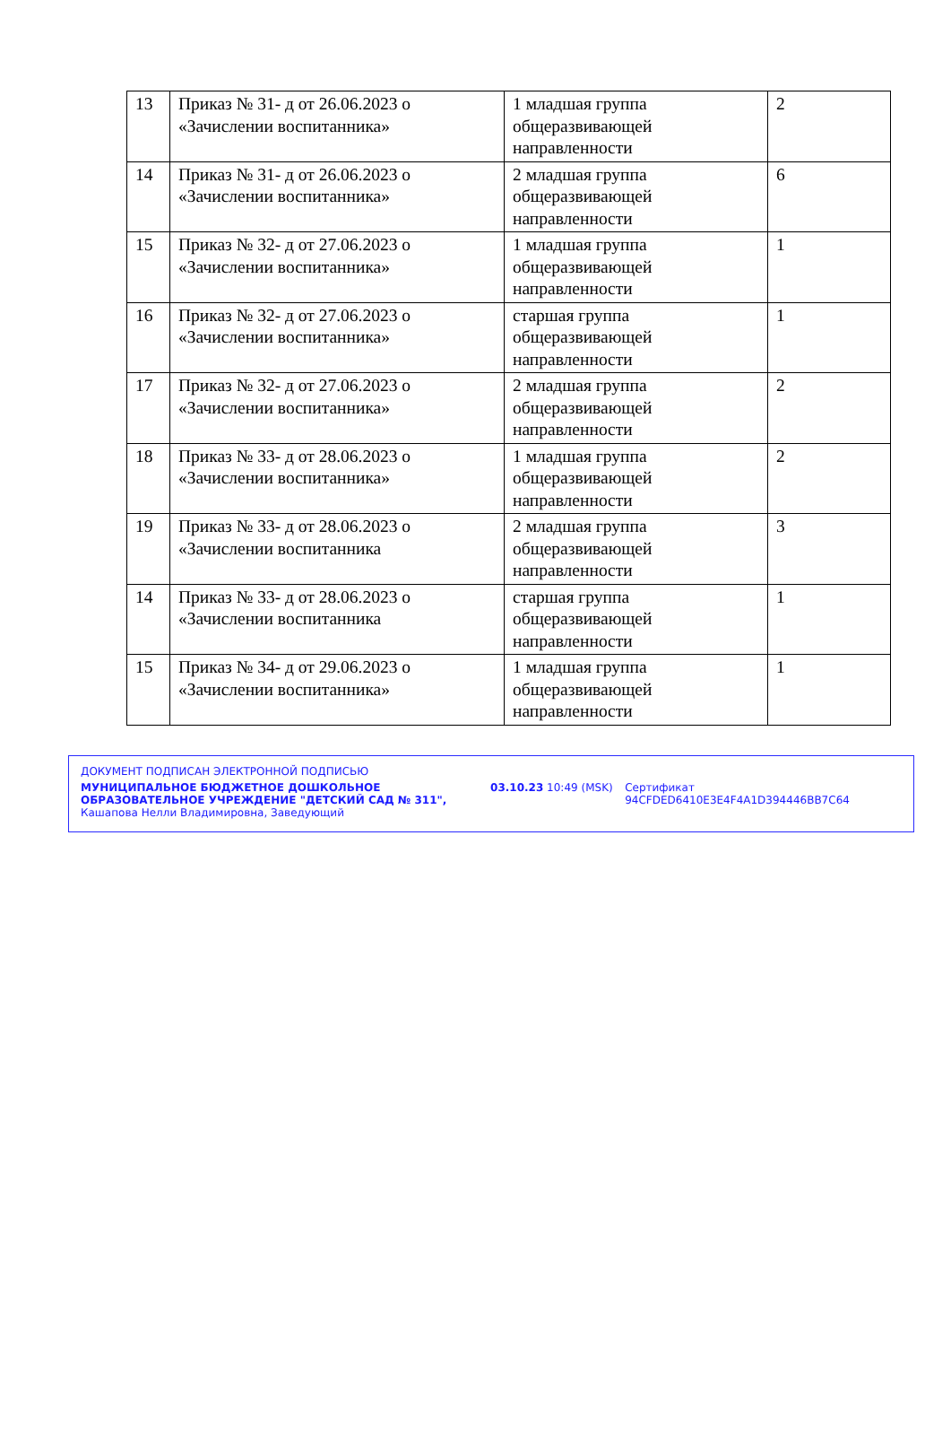| 13 | Приказ № 31- д от 26.06.2023 о «Зачислении воспитанника» | 1 младшая группа общеразвивающей направленности | 2 |
| 14 | Приказ № 31- д от 26.06.2023 о «Зачислении воспитанника» | 2 младшая группа общеразвивающей направленности | 6 |
| 15 | Приказ № 32- д от 27.06.2023 о «Зачислении воспитанника» | 1 младшая группа общеразвивающей направленности | 1 |
| 16 | Приказ № 32- д от 27.06.2023 о «Зачислении воспитанника» | старшая группа общеразвивающей направленности | 1 |
| 17 | Приказ № 32- д от 27.06.2023 о «Зачислении воспитанника» | 2 младшая группа общеразвивающей направленности | 2 |
| 18 | Приказ № 33- д от 28.06.2023 о «Зачислении воспитанника» | 1 младшая группа общеразвивающей направленности | 2 |
| 19 | Приказ № 33- д от 28.06.2023 о «Зачислении воспитанника | 2 младшая группа общеразвивающей направленности | 3 |
| 14 | Приказ № 33- д от 28.06.2023 о «Зачислении воспитанника | старшая группа общеразвивающей направленности | 1 |
| 15 | Приказ № 34- д от 29.06.2023 о «Зачислении воспитанника» | 1 младшая группа общеразвивающей направленности | 1 |
ДОКУМЕНТ ПОДПИСАН ЭЛЕКТРОННОЙ ПОДПИСЬЮ
МУНИЦИПАЛЬНОЕ БЮДЖЕТНОЕ ДОШКОЛЬНОЕ ОБРАЗОВАТЕЛЬНОЕ УЧРЕЖДЕНИЕ "ДЕТСКИЙ САД № 311", Кашапова Нелли Владимировна, Заведующий
03.10.23 10:49 (MSK) Сертификат 94CFDED6410E3E4F4A1D394446BB7C64